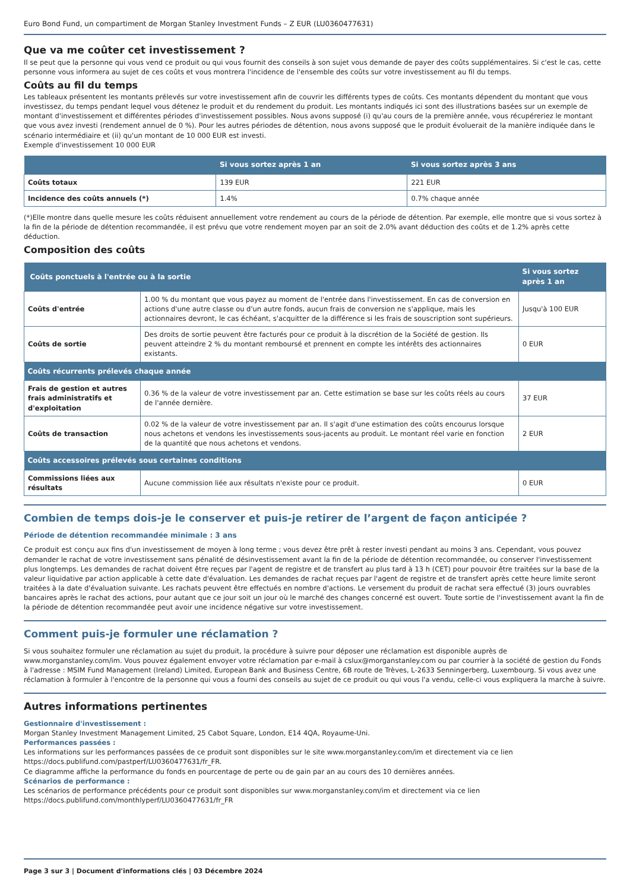Euro Bond Fund, un compartiment de Morgan Stanley Investment Funds – Z EUR (LU0360477631)
Que va me coûter cet investissement ?
Il se peut que la personne qui vous vend ce produit ou qui vous fournit des conseils à son sujet vous demande de payer des coûts supplémentaires. Si c'est le cas, cette personne vous informera au sujet de ces coûts et vous montrera l'incidence de l'ensemble des coûts sur votre investissement au fil du temps.
Coûts au fil du temps
Les tableaux présentent les montants prélevés sur votre investissement afin de couvrir les différents types de coûts. Ces montants dépendent du montant que vous investissez, du temps pendant lequel vous détenez le produit et du rendement du produit. Les montants indiqués ici sont des illustrations basées sur un exemple de montant d'investissement et différentes périodes d'investissement possibles. Nous avons supposé (i) qu'au cours de la première année, vous récupéreriez le montant que vous avez investi (rendement annuel de 0 %). Pour les autres périodes de détention, nous avons supposé que le produit évoluerait de la manière indiquée dans le scénario intermédiaire et (ii) qu'un montant de 10 000 EUR est investi.
Exemple d'investissement 10 000 EUR
| | Si vous sortez après 1 an | Si vous sortez après 3 ans |
| --- | --- | --- |
| Coûts totaux | 139 EUR | 221 EUR |
| Incidence des coûts annuels (*) | 1.4% | 0.7% chaque année |
(*)Elle montre dans quelle mesure les coûts réduisent annuellement votre rendement au cours de la période de détention. Par exemple, elle montre que si vous sortez à la fin de la période de détention recommandée, il est prévu que votre rendement moyen par an soit de 2.0% avant déduction des coûts et de 1.2% après cette déduction.
Composition des coûts
| Coûts ponctuels à l'entrée ou à la sortie | | Si vous sortez après 1 an |
| --- | --- | --- |
| Coûts d'entrée | 1.00 % du montant que vous payez au moment de l'entrée dans l'investissement. En cas de conversion en actions d'une autre classe ou d'un autre fonds, aucun frais de conversion ne s'applique, mais les actionnaires devront, le cas échéant, s'acquitter de la différence si les frais de souscription sont supérieurs. | Jusqu'à 100 EUR |
| Coûts de sortie | Des droits de sortie peuvent être facturés pour ce produit à la discrétion de la Société de gestion. Ils peuvent atteindre 2 % du montant remboursé et prennent en compte les intérêts des actionnaires existants. | 0 EUR |
| Coûts récurrents prélevés chaque année | | |
| Frais de gestion et autres frais administratifs et d'exploitation | 0.36 % de la valeur de votre investissement par an. Cette estimation se base sur les coûts réels au cours de l'année dernière. | 37 EUR |
| Coûts de transaction | 0.02 % de la valeur de votre investissement par an. Il s'agit d'une estimation des coûts encourus lorsque nous achetons et vendons les investissements sous-jacents au produit. Le montant réel varie en fonction de la quantité que nous achetons et vendons. | 2 EUR |
| Coûts accessoires prélevés sous certaines conditions | | |
| Commissions liées aux résultats | Aucune commission liée aux résultats n'existe pour ce produit. | 0 EUR |
Combien de temps dois-je le conserver et puis-je retirer de l’argent de façon anticipée ?
Période de détention recommandée minimale : 3 ans
Ce produit est conçu aux fins d'un investissement de moyen à long terme ; vous devez être prêt à rester investi pendant au moins 3 ans. Cependant, vous pouvez demander le rachat de votre investissement sans pénalité de désinvestissement avant la fin de la période de détention recommandée, ou conserver l'investissement plus longtemps. Les demandes de rachat doivent être reçues par l'agent de registre et de transfert au plus tard à 13 h (CET) pour pouvoir être traitées sur la base de la valeur liquidative par action applicable à cette date d'évaluation. Les demandes de rachat reçues par l'agent de registre et de transfert après cette heure limite seront traitées à la date d'évaluation suivante. Les rachats peuvent être effectués en nombre d'actions. Le versement du produit de rachat sera effectué (3) jours ouvrables bancaires après le rachat des actions, pour autant que ce jour soit un jour où le marché des changes concerné est ouvert. Toute sortie de l'investissement avant la fin de la période de détention recommandée peut avoir une incidence négative sur votre investissement.
Comment puis-je formuler une réclamation ?
Si vous souhaitez formuler une réclamation au sujet du produit, la procédure à suivre pour déposer une réclamation est disponible auprès de www.morganstanley.com/im. Vous pouvez également envoyer votre réclamation par e-mail à cslux@morganstanley.com ou par courrier à la société de gestion du Fonds à l'adresse : MSIM Fund Management (Ireland) Limited, European Bank and Business Centre, 6B route de Trèves, L-2633 Senningerberg, Luxembourg. Si vous avez une réclamation à formuler à l'encontre de la personne qui vous a fourni des conseils au sujet de ce produit ou qui vous l'a vendu, celle-ci vous expliquera la marche à suivre.
Autres informations pertinentes
Gestionnaire d'investissement :
Morgan Stanley Investment Management Limited, 25 Cabot Square, London, E14 4QA, Royaume-Uni.
Performances passées :
Les informations sur les performances passées de ce produit sont disponibles sur le site www.morganstanley.com/im et directement via ce lien https://docs.publifund.com/pastperf/LU0360477631/fr_FR.
Ce diagramme affiche la performance du fonds en pourcentage de perte ou de gain par an au cours des 10 dernières années.
Scénarios de performance :
Les scénarios de performance précédents pour ce produit sont disponibles sur www.morganstanley.com/im et directement via ce lien https://docs.publifund.com/monthlyperf/LU0360477631/fr_FR
Page 3 sur 3 | Document d'informations clés | 03 Décembre 2024